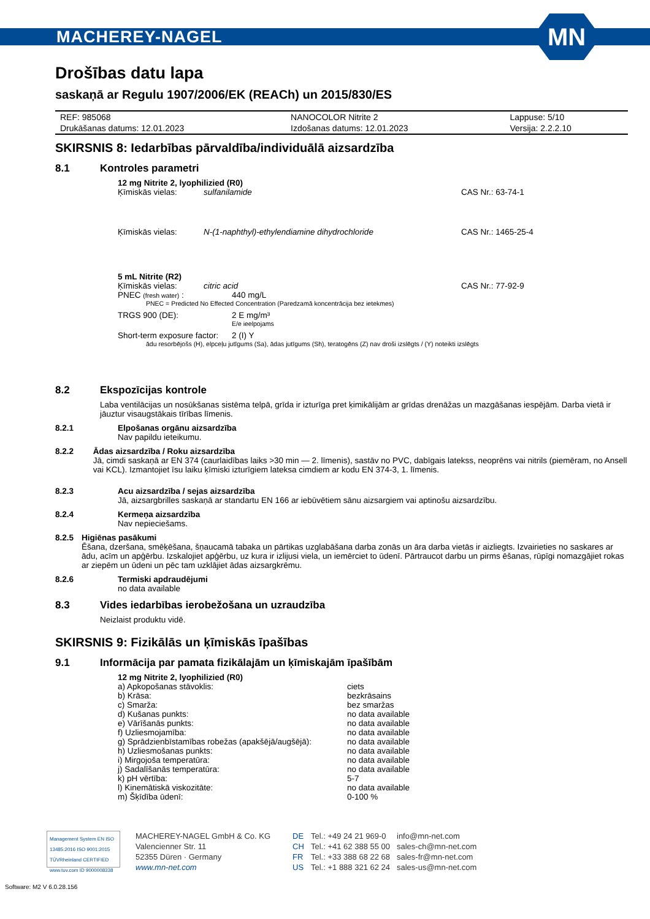MACHEREY-NAGEL
MN
Drošības datu lapa
saskaņā ar Regulu 1907/2006/EK (REACh) un 2015/830/ES
| REF: 985068 | NANOCOLOR Nitrite 2 | Lappuse: 5/10 |
| Drukāšanas datums: 12.01.2023 | Izdošanas datums: 12.01.2023 | Versija: 2.2.2.10 |
SKIRSNIS 8: Iedarbības pārvaldība/individuālā aizsardzība
8.1 Kontroles parametri
12 mg Nitrite 2, lyophilizied (R0)
Ķīmiskās vielas: sulfanilamide CAS Nr.: 63-74-1
Ķīmiskās vielas: N-(1-naphthyl)-ethylendiamine dihydrochloride CAS Nr.: 1465-25-4
5 mL Nitrite (R2)
Ķīmiskās vielas: citric acid CAS Nr.: 77-92-9
PNEC (fresh water) : 440 mg/L
PNEC = Predicted No Effected Concentration (Paredzamā koncentrācija bez ietekmes)
TRGS 900 (DE): 2 E mg/m³
E/e ieelpojams
Short-term exposure factor: 2 (I) Y
ādu resorbējošs (H), elpceļu jutīgums (Sa), ādas jutīgums (Sh), teratogēns (Z) nav droši izslēgts / (Y) noteikti izslēgts
8.2 Ekspozīcijas kontrole
Laba ventilācijas un nosūkšanas sistēma telpā, grīda ir izturīga pret ķimikālijām ar grīdas drenāžas un mazgāšanas iespējām. Darba vietā ir jāuztur visaugstākais tīrības līmenis.
8.2.1 Elpošanas orgānu aizsardzība
Nav papildu ieteikumu.
8.2.2 Ādas aizsardzība / Roku aizsardzība
Jā, cimdi saskaņā ar EN 374 (caurlaidības laiks >30 min — 2. līmenis), sastāv no PVC, dabīgais latekss, neoprēns vai nitrils (piemēram, no Ansell vai KCL). Izmantojiet īsu laiku ķīmiski izturīgiem lateksa cimdiem ar kodu EN 374-3, 1. līmenis.
8.2.3 Acu aizsardzība / sejas aizsardzība
Jā, aizsargbrilles saskaņā ar standartu EN 166 ar iebūvētiem sānu aizsargiem vai aptinošu aizsardzību.
8.2.4 Kermeņa aizsardzība
Nav nepieciešams.
8.2.5 Higiēnas pasākumi
Ēšana, dzeršana, smēķēšana, šņaucamā tabaka un pārtikas uzglabāšana darba zonās un āra darba vietās ir aizliegts. Izvairieties no saskares ar ādu, acīm un apģērbu. Izskalojiet apģērbu, uz kura ir izlijusi viela, un iemērciet to ūdenī. Pārtraucot darbu un pirms ēšanas, rūpīgi nomazgājiet rokas ar ziepēm un ūdeni un pēc tam uzklājiet ādas aizsargkrēmu.
8.2.6 Termiski apdraudējumi
no data available
8.3 Vides iedarbības ierobežošana un uzraudzība
Neizlaist produktu vidē.
SKIRSNIS 9: Fizikālās un ķīmiskās īpašības
9.1 Informācija par pamata fizikālajām un ķīmiskajām īpašībām
12 mg Nitrite 2, lyophilizied (R0)
| a) Apkopošanas stāvoklis: | ciets |
| b) Krāsa: | bezkrāsains |
| c) Smarža: | bez smaržas |
| d) Kušanas punkts: | no data available |
| e) Vārīšanās punkts: | no data available |
| f) Uzliesmojamība: | no data available |
| g) Sprādzienbīstamības robežas (apakšējā/augšējā): | no data available |
| h) Uzliesmošanas punkts: | no data available |
| i) Mirgojoša temperatūra: | no data available |
| j) Sadalīšanās temperatūra: | no data available |
| k) pH vērtība: | 5-7 |
| l) Kinemātiskā viskozitāte: | no data available |
| m) Šķīdība ūdenī: | 0-100 % |
Management System EN ISO 13485:2016 ISO 9001:2015
TÜVRheinland CERTIFIED
www.tuv.com ID 9000008338
MACHEREY-NAGEL GmbH & Co. KG
Valencienner Str. 11
52355 Düren · Germany
www.mn-net.com
DE
CH
FR
US
Tel.: +49 24 21 969-0
Tel.: +41 62 388 55 00
Tel.: +33 388 68 22 68
Tel.: +1 888 321 62 24
info@mn-net.com
sales-ch@mn-net.com
sales-fr@mn-net.com
sales-us@mn-net.com
Software: M2 V 6.0.28.156